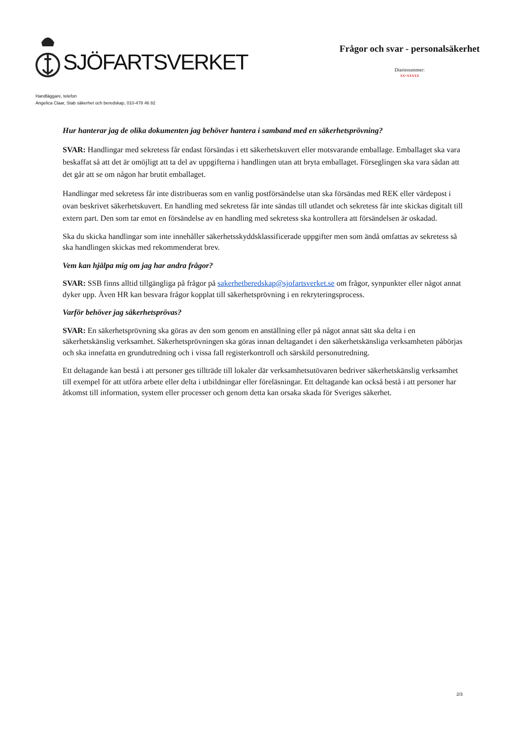SJÖFARTSVERKET
Frågor och svar - personalsäkerhet
Diarienummer:
xx-xxxxx
Handläggare, telefon
Angelica Claar, Stab säkerhet och beredskap, 010-478 46 82
Hur hanterar jag de olika dokumenten jag behöver hantera i samband med en säkerhetsprövning?
SVAR: Handlingar med sekretess får endast försändas i ett säkerhetskuvert eller motsvarande emballage. Emballaget ska vara beskaffat så att det är omöjligt att ta del av uppgifterna i handlingen utan att bryta emballaget. Förseglingen ska vara sådan att det går att se om någon har brutit emballaget.
Handlingar med sekretess får inte distribueras som en vanlig postförsändelse utan ska försändas med REK eller värdepost i ovan beskrivet säkerhetskuvert. En handling med sekretess får inte sändas till utlandet och sekretess får inte skickas digitalt till extern part. Den som tar emot en försändelse av en handling med sekretess ska kontrollera att försändelsen är oskadad.
Ska du skicka handlingar som inte innehåller säkerhetsskyddsklassificerade uppgifter men som ändå omfattas av sekretess så ska handlingen skickas med rekommenderat brev.
Vem kan hjälpa mig om jag har andra frågor?
SVAR: SSB finns alltid tillgängliga på frågor på sakerhetberedskap@sjofartsverket.se om frågor, synpunkter eller något annat dyker upp. Även HR kan besvara frågor kopplat till säkerhetsprövning i en rekryteringsprocess.
Varför behöver jag säkerhetsprövas?
SVAR: En säkerhetsprövning ska göras av den som genom en anställning eller på något annat sätt ska delta i en säkerhetskänslig verksamhet. Säkerhetsprövningen ska göras innan deltagandet i den säkerhetskänsliga verksamheten påbörjas och ska innefatta en grundutredning och i vissa fall registerkontroll och särskild personutredning.
Ett deltagande kan bestå i att personer ges tillträde till lokaler där verksamhetsutövaren bedriver säkerhetskänslig verksamhet till exempel för att utföra arbete eller delta i utbildningar eller föreläsningar. Ett deltagande kan också bestå i att personer har åtkomst till information, system eller processer och genom detta kan orsaka skada för Sveriges säkerhet.
2/3